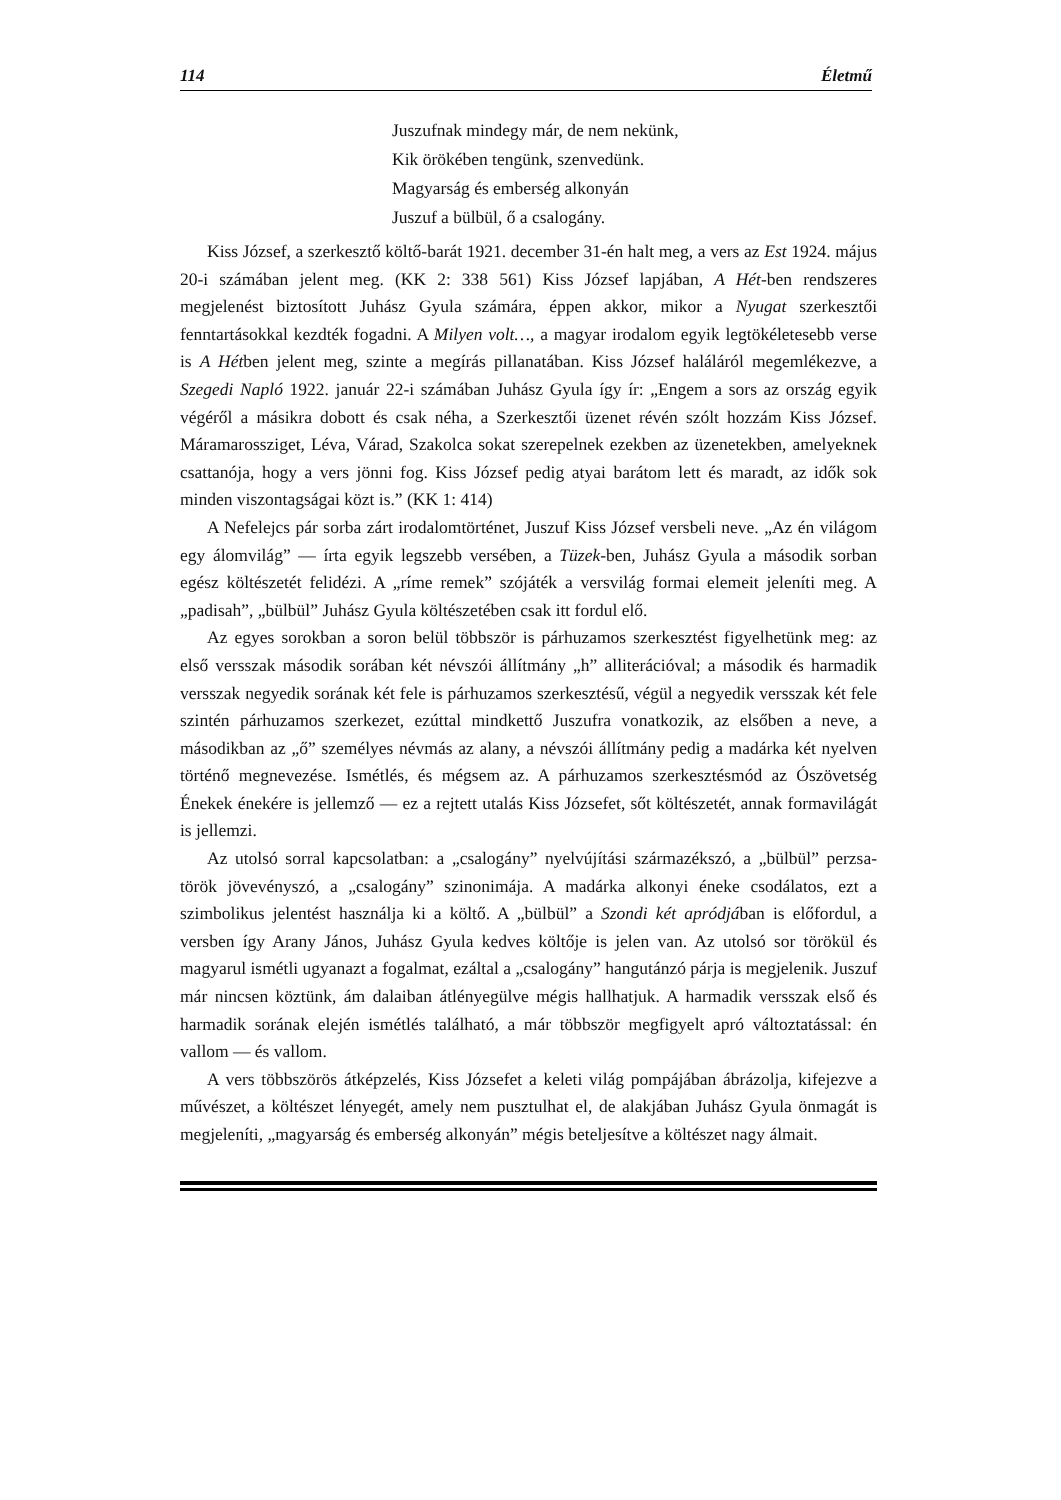114 Életmű
Juszufnak mindegy már, de nem nekünk,
Kik örökében tengünk, szenvedünk.
Magyarság és emberség alkonyán
Juszuf a bülbül, ő a csalogány.
Kiss József, a szerkesztő költő-barát 1921. december 31-én halt meg, a vers az Est 1924. május 20-i számában jelent meg. (KK 2: 338 561) Kiss József lapjában, A Hét-ben rendszeres megjelenést biztosított Juhász Gyula számára, éppen akkor, mikor a Nyugat szerkesztői fenntartásokkal kezdték fogadni. A Milyen volt…, a magyar irodalom egyik legtökéletesebb verse is A Hétben jelent meg, szinte a megírás pillanatában. Kiss József haláláról megemlékezve, a Szegedi Napló 1922. január 22-i számában Juhász Gyula így ír: „Engem a sors az ország egyik végéről a másikra dobott és csak néha, a Szerkesztői üzenet révén szólt hozzám Kiss József. Máramarossziget, Léva, Várad, Szakolca sokat szerepelnek ezekben az üzenetekben, amelyeknek csattanója, hogy a vers jönni fog. Kiss József pedig atyai barátom lett és maradt, az idők sok minden viszontagságai közt is.” (KK 1: 414)
A Nefelejcs pár sorba zárt irodalomtörténet, Juszuf Kiss József versbeli neve. „Az én világom egy álomvilág” — írta egyik legszebb versében, a Tüzek-ben, Juhász Gyula a második sorban egész költészetét felidézi. A „ríme remek” szójáték a versvilág formai elemeit jeleníti meg. A „padisah”, „bülbül” Juhász Gyula költészetében csak itt fordul elő.
Az egyes sorokban a soron belül többször is párhuzamos szerkesztést figyelhetünk meg: az első versszak második sorában két névszói állítmány „h” alliterációval; a második és harmadik versszak negyedik sorának két fele is párhuzamos szerkesztésű, végül a negyedik versszak két fele szintén párhuzamos szerkezet, ezúttal mindkettő Juszufra vonatkozik, az elsőben a neve, a másodikban az „ő” személyes névmás az alany, a névszói állítmány pedig a madárka két nyelven történő megnevezése. Ismétlés, és mégsem az. A párhuzamos szerkesztésmód az Ószövetség Énekek énekére is jellemző — ez a rejtett utalás Kiss Józsefet, sőt költészetét, annak formavilágát is jellemzi.
Az utolsó sorral kapcsolatban: a „csalogány” nyelvújítási származékszó, a „bülbül” perzsa-török jövevényszó, a „csalogány” szinonimája. A madárka alkonyi éneke csodálatos, ezt a szimbolikus jelentést használja ki a költő. A „bülbül” a Szondi két apródjában is előfordul, a versben így Arany János, Juhász Gyula kedves költője is jelen van. Az utolsó sor törökül és magyarul ismétli ugyanazt a fogalmat, ezáltal a „csalogány” hangutánzó párja is megjelenik. Juszuf már nincsen köztünk, ám dalaiban átlényegülve mégis hallhatjuk. A harmadik versszak első és harmadik sorának elején ismétlés található, a már többször megfigyelt apró változtatással: én vallom — és vallom.
A vers többszörös átképzelés, Kiss Józsefet a keleti világ pompájában ábrázolja, kifejezve a művészet, a költészet lényegét, amely nem pusztulhat el, de alakjában Juhász Gyula önmagát is megjeleníti, „magyarság és emberség alkonyán” mégis beteljesítve a költészet nagy álmait.